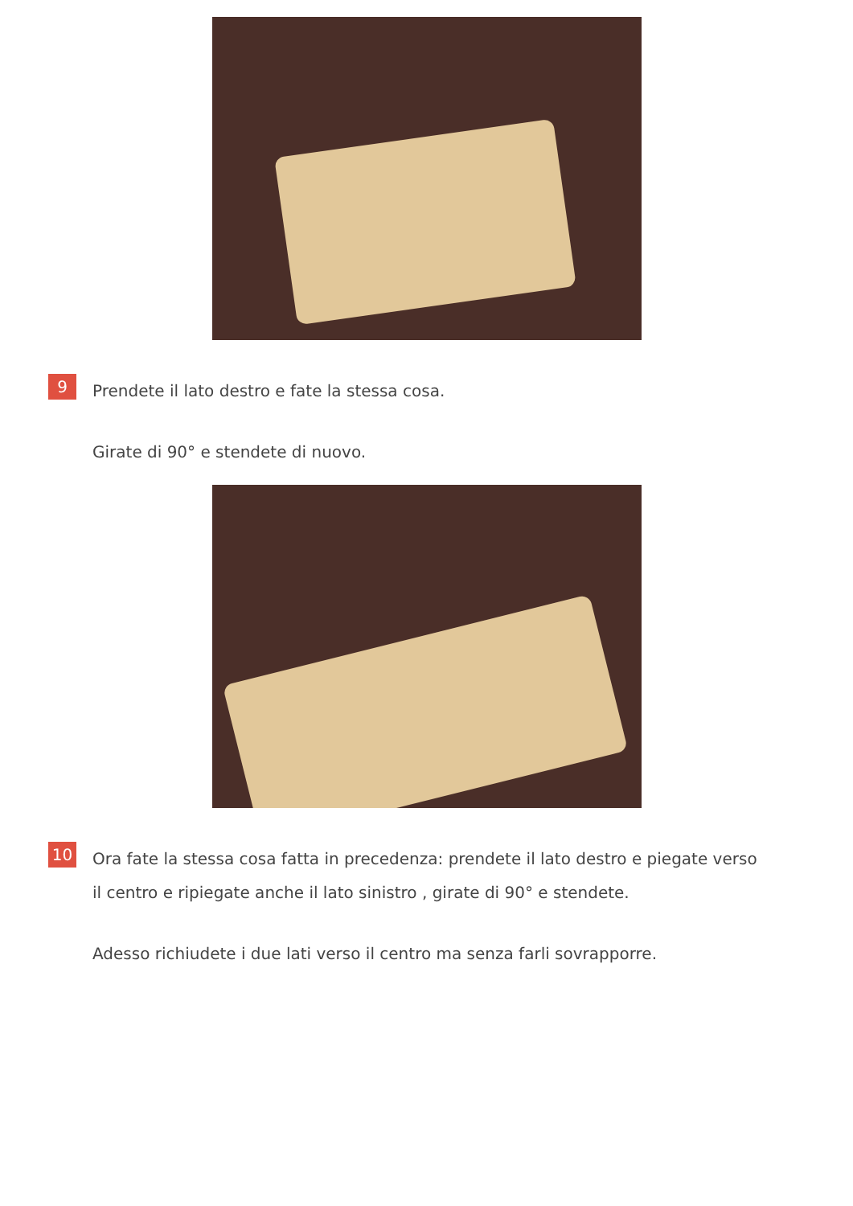9
Prendete il lato destro e fate la stessa cosa.
Girate di 90° e stendete di nuovo.
10
Ora fate la stessa cosa fatta in precedenza: prendete il lato destro e piegate verso il centro e ripiegate anche il lato sinistro , girate di 90° e stendete.
Adesso richiudete i due lati verso il centro ma senza farli sovrapporre.